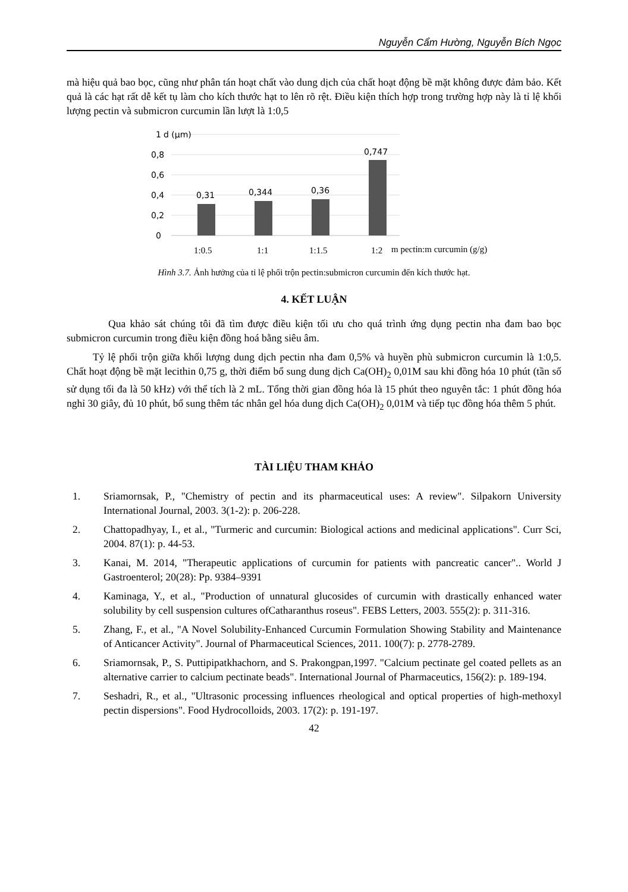Nguyễn Cẩm Hường, Nguyễn Bích Ngọc
mà hiệu quả bao bọc, cũng như phân tán hoạt chất vào dung dịch của chất hoạt động bề mặt không được đảm bảo. Kết quả là các hạt rất dễ kết tụ làm cho kích thước hạt to lên rõ rệt. Điều kiện thích hợp trong trường hợp này là tỉ lệ khối lượng pectin và submicron curcumin lần lượt là 1:0,5
1
d (µm)
0,8
0,6
0,4
0,2
0
0,31
0,344
0,36
0,747
1:0.5
1:1
1:1.5
1:2
m pectin:m curcumin (g/g)
Hình 3.7. Ảnh hưởng của tỉ lệ phối trộn pectin:submicron curcumin đến kích thước hạt.
4. KẾT LUẬN
Qua khảo sát chúng tôi đã tìm được điều kiện tối ưu cho quá trình ứng dụng pectin nha đam bao bọc submicron curcumin trong điều kiện đồng hoá bằng siêu âm.
Tỷ lệ phối trộn giữa khối lượng dung dịch pectin nha đam 0,5% và huyền phù submicron curcumin là 1:0,5. Chất hoạt động bề mặt lecithin 0,75 g, thời điểm bổ sung dung dịch Ca(OH)<sub>2</sub> 0,01M sau khi đồng hóa 10 phút (tần số sử dụng tối đa là 50 kHz) với thể tích là 2 mL. Tổng thời gian đồng hóa là 15 phút theo nguyên tắc: 1 phút đồng hóa nghỉ 30 giây, đủ 10 phút, bổ sung thêm tác nhân gel hóa dung dịch Ca(OH)<sub>2</sub> 0,01M và tiếp tục đồng hóa thêm 5 phút.
TÀI LIỆU THAM KHẢO
1. Sriamornsak, P., "Chemistry of pectin and its pharmaceutical uses: A review". Silpakorn University International Journal, 2003. 3(1-2): p. 206-228.
2. Chattopadhyay, I., et al., "Turmeric and curcumin: Biological actions and medicinal applications". Curr Sci, 2004. 87(1): p. 44-53.
3. Kanai, M. 2014, "Therapeutic applications of curcumin for patients with pancreatic cancer".. World J Gastroenterol; 20(28): Pp. 9384–9391
4. Kaminaga, Y., et al., "Production of unnatural glucosides of curcumin with drastically enhanced water solubility by cell suspension cultures ofCatharanthus roseus". FEBS Letters, 2003. 555(2): p. 311-316.
5. Zhang, F., et al., "A Novel Solubility-Enhanced Curcumin Formulation Showing Stability and Maintenance of Anticancer Activity". Journal of Pharmaceutical Sciences, 2011. 100(7): p. 2778-2789.
6. Sriamornsak, P., S. Puttipipatkhachorn, and S. Prakongpan,1997. "Calcium pectinate gel coated pellets as an alternative carrier to calcium pectinate beads". International Journal of Pharmaceutics, 156(2): p. 189-194.
7. Seshadri, R., et al., "Ultrasonic processing influences rheological and optical properties of high-methoxyl pectin dispersions". Food Hydrocolloids, 2003. 17(2): p. 191-197.
42